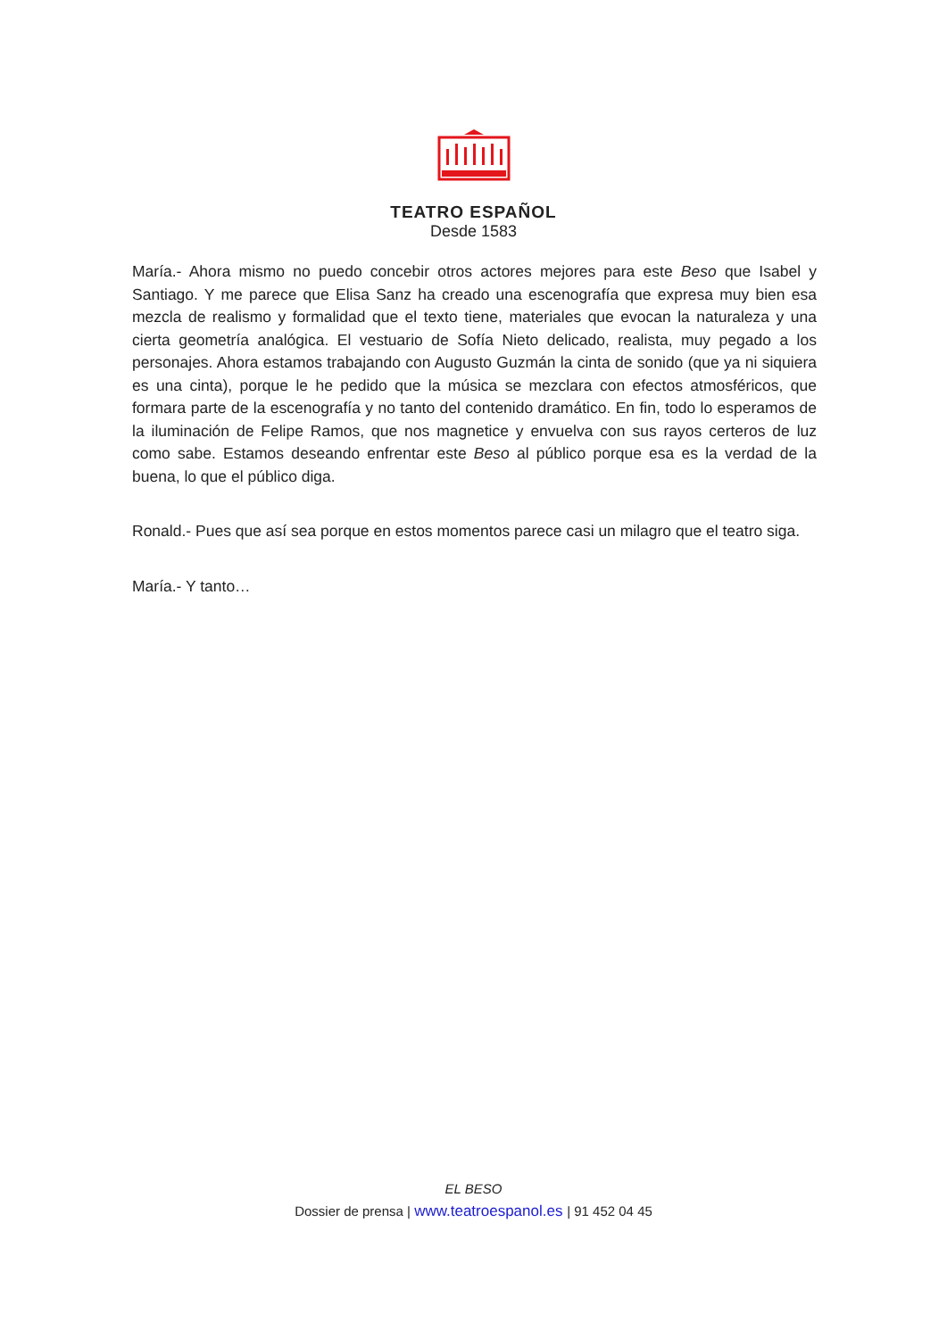TEATRO ESPAÑOL
Desde 1583
María.- Ahora mismo no puedo concebir otros actores mejores para este Beso que Isabel y Santiago. Y me parece que Elisa Sanz ha creado una escenografía que expresa muy bien esa mezcla de realismo y formalidad que el texto tiene, materiales que evocan la naturaleza y una cierta geometría analógica. El vestuario de Sofía Nieto delicado, realista, muy pegado a los personajes. Ahora estamos trabajando con Augusto Guzmán la cinta de sonido (que ya ni siquiera es una cinta), porque le he pedido que la música se mezclara con efectos atmosféricos, que formara parte de la escenografía y no tanto del contenido dramático. En fin, todo lo esperamos de la iluminación de Felipe Ramos, que nos magnetice y envuelva con sus rayos certeros de luz como sabe. Estamos deseando enfrentar este Beso al público porque esa es la verdad de la buena, lo que el público diga.
Ronald.- Pues que así sea porque en estos momentos parece casi un milagro que el teatro siga.
María.- Y tanto…
EL BESO
Dossier de prensa | www.teatroespanol.es | 91 452 04 45